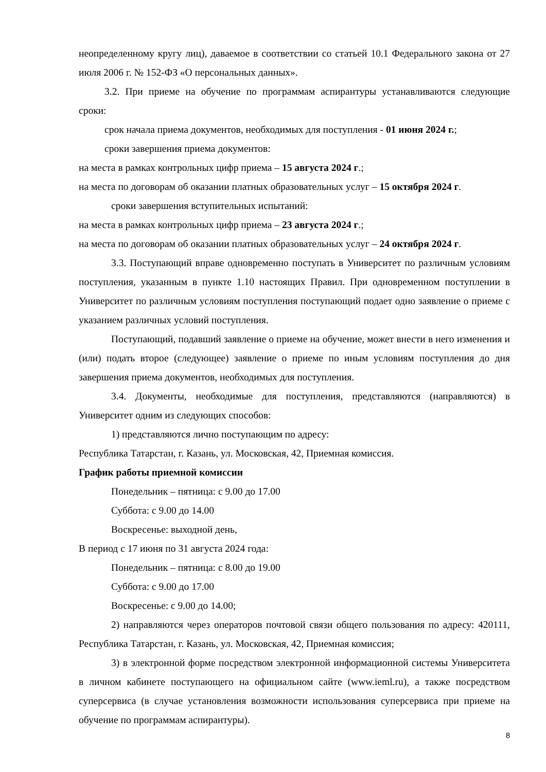неопределенному кругу лиц), даваемое в соответствии со статьей 10.1 Федерального закона от 27 июля 2006 г. № 152-ФЗ «О персональных данных».
3.2. При приеме на обучение по программам аспирантуры устанавливаются следующие сроки:
срок начала приема документов, необходимых для поступления - 01 июня 2024 г.;
сроки завершения приема документов:
на места в рамках контрольных цифр приема – 15 августа 2024 г.;
на места по договорам об оказании платных образовательных услуг – 15 октября 2024 г.
сроки завершения вступительных испытаний:
на места в рамках контрольных цифр приема – 23 августа 2024 г.;
на места по договорам об оказании платных образовательных услуг – 24 октября 2024 г.
3.3. Поступающий вправе одновременно поступать в Университет по различным условиям поступления, указанным в пункте 1.10 настоящих Правил. При одновременном поступлении в Университет по различным условиям поступления поступающий подает одно заявление о приеме с указанием различных условий поступления.
Поступающий, подавший заявление о приеме на обучение, может внести в него изменения и (или) подать второе (следующее) заявление о приеме по иным условиям поступления до дня завершения приема документов, необходимых для поступления.
3.4. Документы, необходимые для поступления, представляются (направляются) в Университет одним из следующих способов:
1) представляются лично поступающим по адресу:
Республика Татарстан, г. Казань, ул. Московская, 42, Приемная комиссия.
График работы приемной комиссии
Понедельник – пятница: с 9.00 до 17.00
Суббота: с 9.00 до 14.00
Воскресенье: выходной день,
В период с 17 июня по 31 августа 2024 года:
Понедельник – пятница: с 8.00 до 19.00
Суббота: с 9.00 до 17.00
Воскресенье: с 9.00 до 14.00;
2) направляются через операторов почтовой связи общего пользования по адресу: 420111, Республика Татарстан, г. Казань, ул. Московская, 42, Приемная комиссия;
3) в электронной форме посредством электронной информационной системы Университета в личном кабинете поступающего на официальном сайте (www.ieml.ru), а также посредством суперсервиса (в случае установления возможности использования суперсервиса при приеме на обучение по программам аспирантуры).
8